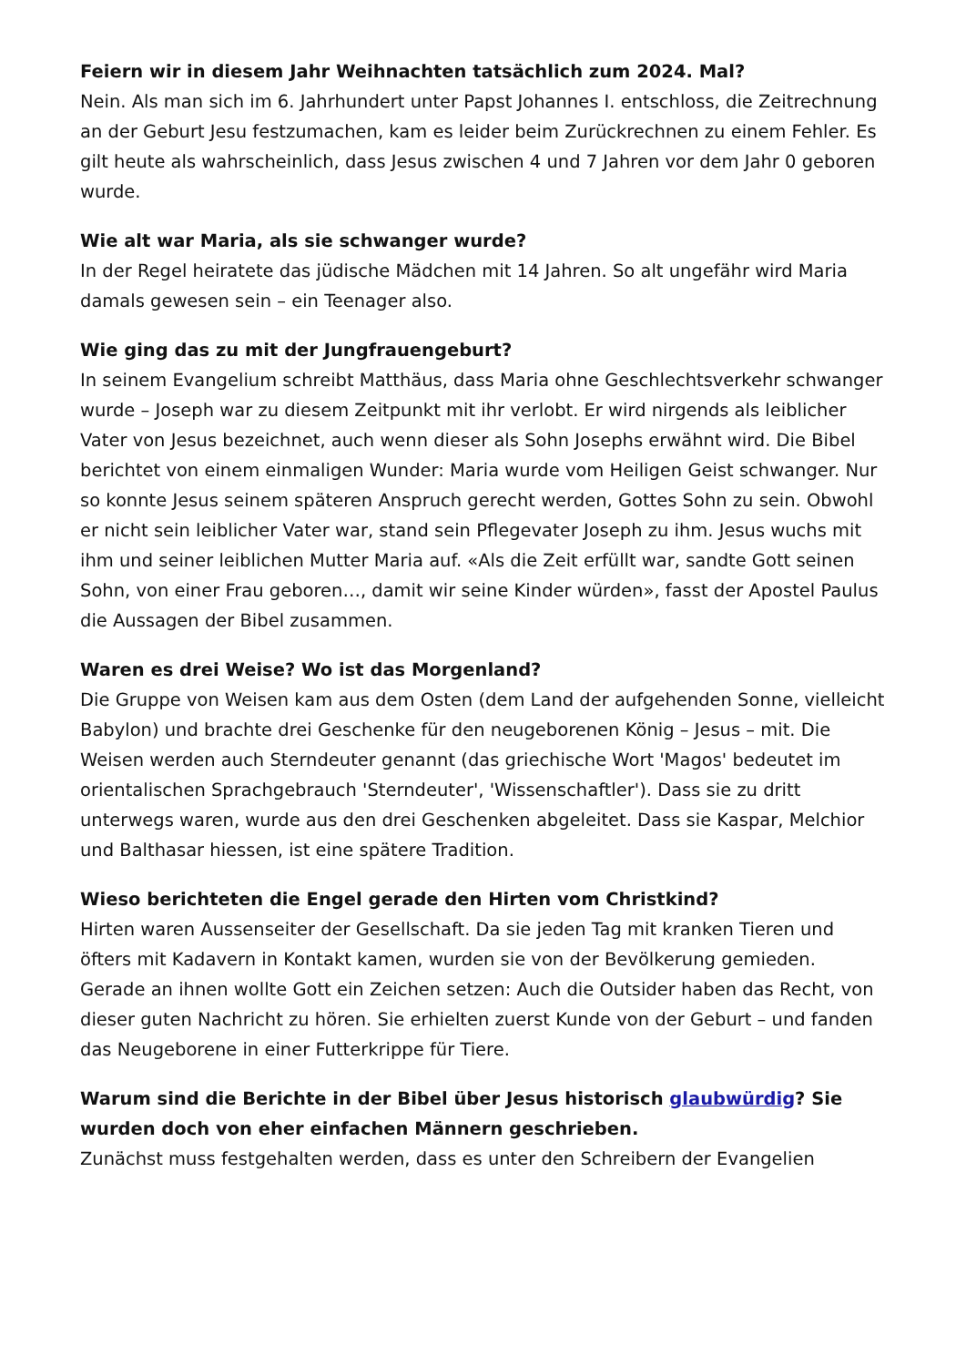Feiern wir in diesem Jahr Weihnachten tatsächlich zum 2024. Mal?
Nein. Als man sich im 6. Jahrhundert unter Papst Johannes I. entschloss, die Zeitrechnung an der Geburt Jesu festzumachen, kam es leider beim Zurückrechnen zu einem Fehler. Es gilt heute als wahrscheinlich, dass Jesus zwischen 4 und 7 Jahren vor dem Jahr 0 geboren wurde.
Wie alt war Maria, als sie schwanger wurde?
In der Regel heiratete das jüdische Mädchen mit 14 Jahren. So alt ungefähr wird Maria damals gewesen sein – ein Teenager also.
Wie ging das zu mit der Jungfrauengeburt?
In seinem Evangelium schreibt Matthäus, dass Maria ohne Geschlechtsverkehr schwanger wurde – Joseph war zu diesem Zeitpunkt mit ihr verlobt. Er wird nirgends als leiblicher Vater von Jesus bezeichnet, auch wenn dieser als Sohn Josephs erwähnt wird. Die Bibel berichtet von einem einmaligen Wunder: Maria wurde vom Heiligen Geist schwanger. Nur so konnte Jesus seinem späteren Anspruch gerecht werden, Gottes Sohn zu sein. Obwohl er nicht sein leiblicher Vater war, stand sein Pflegevater Joseph zu ihm. Jesus wuchs mit ihm und seiner leiblichen Mutter Maria auf. «Als die Zeit erfüllt war, sandte Gott seinen Sohn, von einer Frau geboren…, damit wir seine Kinder würden», fasst der Apostel Paulus die Aussagen der Bibel zusammen.
Waren es drei Weise? Wo ist das Morgenland?
Die Gruppe von Weisen kam aus dem Osten (dem Land der aufgehenden Sonne, vielleicht Babylon) und brachte drei Geschenke für den neugeborenen König – Jesus – mit. Die Weisen werden auch Sterndeuter genannt (das griechische Wort 'Magos' bedeutet im orientalischen Sprachgebrauch 'Sterndeuter', 'Wissenschaftler'). Dass sie zu dritt unterwegs waren, wurde aus den drei Geschenken abgeleitet. Dass sie Kaspar, Melchior und Balthasar hiessen, ist eine spätere Tradition.
Wieso berichteten die Engel gerade den Hirten vom Christkind?
Hirten waren Aussenseiter der Gesellschaft. Da sie jeden Tag mit kranken Tieren und öfters mit Kadavern in Kontakt kamen, wurden sie von der Bevölkerung gemieden. Gerade an ihnen wollte Gott ein Zeichen setzen: Auch die Outsider haben das Recht, von dieser guten Nachricht zu hören. Sie erhielten zuerst Kunde von der Geburt – und fanden das Neugeborene in einer Futterkrippe für Tiere.
Warum sind die Berichte in der Bibel über Jesus historisch glaubwürdig? Sie wurden doch von eher einfachen Männern geschrieben.
Zunächst muss festgehalten werden, dass es unter den Schreibern der Evangelien